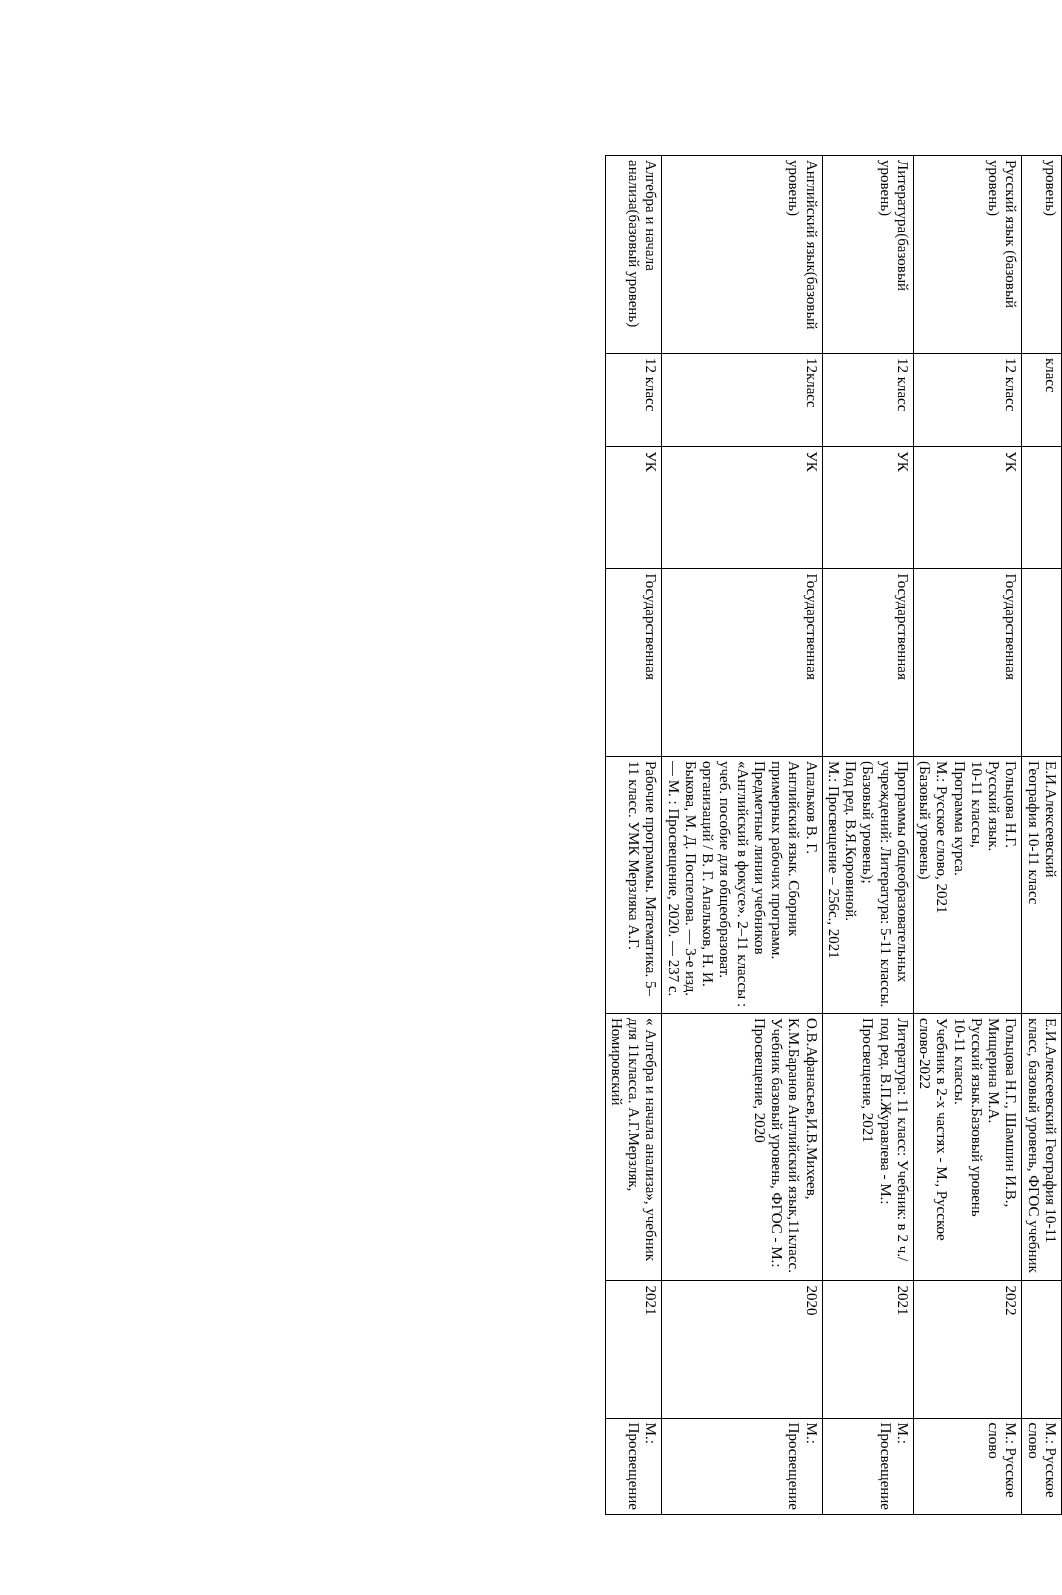| уровень) | класс | | | Е.И.Алексеевский География 10-11 класс | Е.И.Алексеевский География 10-11 класс, базовый уровень, ФГОС учебник | | М.: Русское слово |
| Русский язык (базовый уровень) | 12 класс | УК | Государственная | Гольцова Н.Г. Русский язык. 10-11 классы, Программа курса. М.: Русское слово, 2021 (Базовый уровень) | Гольцова Н.Г., Шамшин И.В., Мищерина М.А. Русский язык.Базовый уровень 10-11 классы. Учебник в 2-х частях - М., Русское слово-2022 | 2022 | М.: Русское слово |
| Литература(базовый уровень) | 12 класс | УК | Государственная | Программы общеобразовательных учреждений: Литература: 5-11 классы. (Базовый уровень); Под ред. В.Я.Коровиной. М.: Просвещение – 256с., 2021 | Литература: 11 класс: Учебник: в 2 ч./ под ред. В.П.Журавлева - М.: Просвещение, 2021 | 2021 | М.: Просвещение |
| Английский язык(базовый уровень) | 12класс | УК | Государственная | Апальков В. Г. Английский язык. Сборник примерных рабочих программ. Предметные линии учебников «Английский в фокусе». 2–11 классы : учеб. пособие для общеобразоват. организаций / В. Г. Апальков, Н. И. Быкова, М. Д. Поспелова. — 3-е изд. — М. : Просвещение, 2020. — 237 с. | О.В.Афанасьев,И.В.Михеев, К.М.Баранов Английский язык,11класс. Учебник базовый уровень, ФГОС - М.: Просвещение, 2020 | 2020 | М.: Просвещение |
| Алгебра и начала анализа(базовый уровень) | 12 класс | УК | Государственная | Рабочие программы. Математика. 5–11 класс. УМК Мерзляка А.Г. | « Алгебра и начала анализа», учебник для 11класса. А.Г.Мерзляк, Номировский | 2021 | М.: Просвещение |